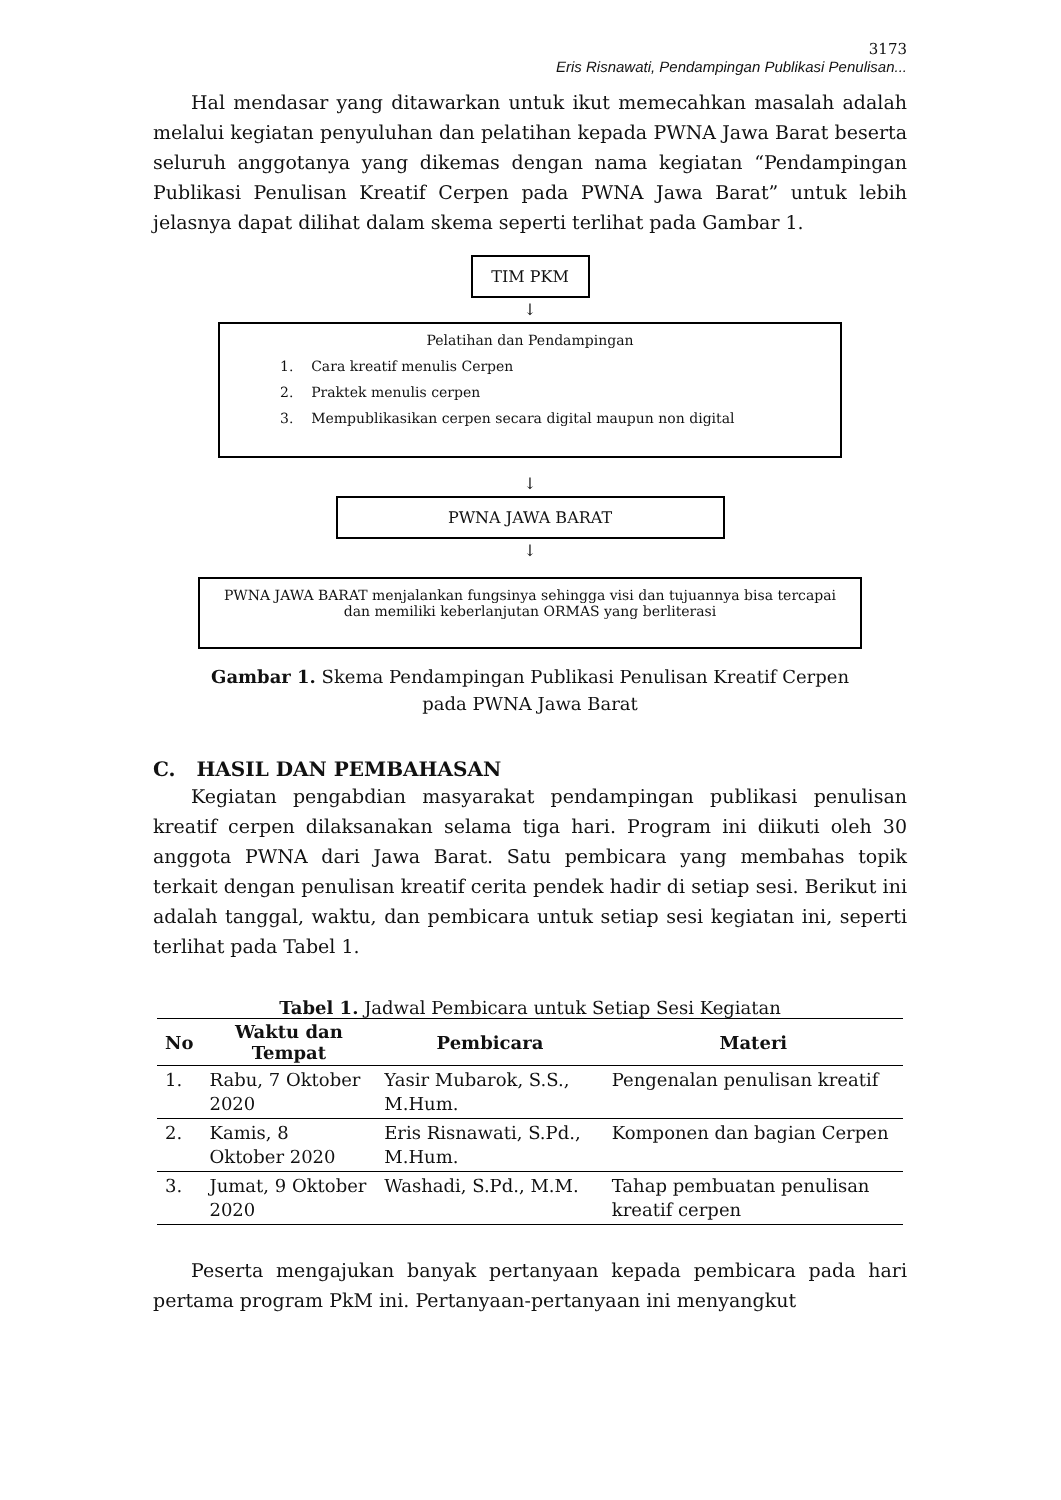3173
Eris Risnawati, Pendampingan Publikasi Penulisan...
Hal mendasar yang ditawarkan untuk ikut memecahkan masalah adalah melalui kegiatan penyuluhan dan pelatihan kepada PWNA Jawa Barat beserta seluruh anggotanya yang dikemas dengan nama kegiatan “Pendampingan Publikasi Penulisan Kreatif Cerpen pada PWNA Jawa Barat” untuk lebih jelasnya dapat dilihat dalam skema seperti terlihat pada Gambar 1.
TIM PKM
↓
Pelatihan dan Pendampingan
1. Cara kreatif menulis Cerpen
2. Praktek menulis cerpen
3. Mempublikasikan cerpen secara digital maupun non digital
↓
PWNA JAWA BARAT
↓
PWNA JAWA BARAT menjalankan fungsinya sehingga visi dan tujuannya bisa tercapai dan memiliki keberlanjutan ORMAS yang berliterasi
Gambar 1. Skema Pendampingan Publikasi Penulisan Kreatif Cerpen
pada PWNA Jawa Barat
C. HASIL DAN PEMBAHASAN
Kegiatan pengabdian masyarakat pendampingan publikasi penulisan kreatif cerpen dilaksanakan selama tiga hari. Program ini diikuti oleh 30 anggota PWNA dari Jawa Barat. Satu pembicara yang membahas topik terkait dengan penulisan kreatif cerita pendek hadir di setiap sesi. Berikut ini adalah tanggal, waktu, dan pembicara untuk setiap sesi kegiatan ini, seperti terlihat pada Tabel 1.
Tabel 1. Jadwal Pembicara untuk Setiap Sesi Kegiatan
| No | Waktu dan Tempat | Pembicara | Materi |
| --- | --- | --- | --- |
| 1. | Rabu, 7 Oktober 2020 | Yasir Mubarok, S.S., M.Hum. | Pengenalan penulisan kreatif |
| 2. | Kamis, 8 Oktober 2020 | Eris Risnawati, S.Pd., M.Hum. | Komponen dan bagian Cerpen |
| 3. | Jumat, 9 Oktober 2020 | Washadi, S.Pd., M.M. | Tahap pembuatan penulisan kreatif cerpen |
Peserta mengajukan banyak pertanyaan kepada pembicara pada hari pertama program PkM ini. Pertanyaan-pertanyaan ini menyangkut